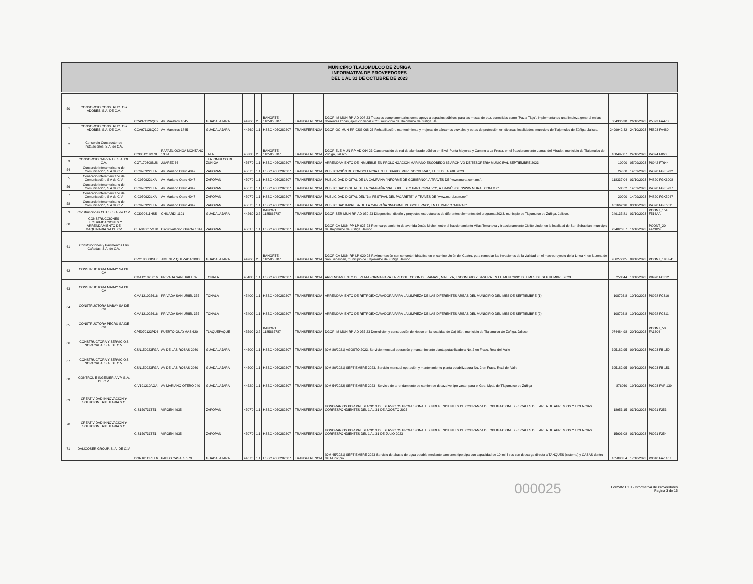MUNICIPIO TLAJOMULCO DE ZÚÑIGA
INFORMATIVA DE PROVEEDORES
DEL 1 AL 31 DE OCTUBRE DE 2023
| 50 | CONSORCIO CONSTRUCTOR ADOBES, S.A. DE C.V. | CCA971126QC9 | Av. Maestros 1845 | GUADALAJARA | 44260 | 2.5 | BANORTE 1185865787 | TRANSFERENCIA | DGOP-IM-MUN-RP-AD-008-23 Trabajos complementarios como apoyo a espacios públicos para las mesas de paz, conocidas como "Paz a Tlajo", implementando una limpieza general en las diferentes zonas, ejercicio fiscal 2023, municipio de Tlajomulco de Zúñiga, Jal | 384336.38 | 26/10/2023 | P5893 FA478 |
| 51 | CONSORCIO CONSTRUCTOR ADOBES, S.A. DE C.V. | CCA971126QC9 | Av. Maestros 1845 | GUADALAJARA | 44260 | 1.1 | HSBC 4050282607 | TRANSFERENCIA | DGOP-OC-MUN-RP-CSS-068-23 Rehabilitación, mantenimiento y mejoras de cárcamos pluviales y obras de protección en diversas localidades, municipio de Tlajomulco de Zúñiga, Jalisco. | 2499942.32 | 24/10/2023 | P5893 FA480 |
| 52 | Consorcio Constructor de Instalaciones, S.A. de C.V. | CCI001219G78 | RAFAEL OCHOA MONTAÑO 138 A | TALA | 45300 | 2.5 | BANORTE 1185865787 | TRANSFERENCIA | DGOP-ELE-MUN-RP-AD-064-23 Conservación de red de alumbrado público en Blvd. Punta Mayorca y Camino a La Presa, en el fraccionamiento Lomas del Mirador, municipio de Tlajomulco de Zúñiga, Jalisco. | 108497.07 | 24/10/2023 | P4324 F060 |
| 53 | CONSORCIO GARZA TZ, S.A. DE C.V. | CGT170308NJ8 | JUAREZ 36 | TLAJOMULCO DE ZUÑIGA | 45670 | 1.1 | HSBC 4050282607 | TRANSFERENCIA | ARRENDAMIENTO DE INMUEBLE EN PROLONGACION MARIANO ESCOBEDO 85 ARCHIVO DE TESORERIA MUNICIPAL SEPTIEMBRE 2023 | 10000 | 05/09/2023 | P8942 FT644 |
| 54 | Consorcio Interamericano de Comunicación, S A de C V | CIC970922LKA | Av. Mariano Otero 4047 | ZAPOPAN | 45070 | 1.1 | HSBC 4050282607 | TRANSFERENCIA | PUBLICACIÓN DE CONDOLENCIA EN EL DIARIO IMPRESO "MURAL", EL 03 DE ABRIL 2023. | 24360 | 14/09/2023 | P4820 FGK5932 |
| 55 | Consorcio Interamericano de Comunicación, S A de C V | CIC970922LKA | Av. Mariano Otero 4047 | ZAPOPAN | 45070 | 1.1 | HSBC 4050282607 | TRANSFERENCIA | PUBLICIDAD DIGITAL DE LA CAMPAÑA "INFORME DE GOBIERNO", A TRAVÉS DE "www.mural.com.mx". | 118337.04 | 03/10/2023 | P4820 FGK6008 |
| 56 | Consorcio Interamericano de Comunicación, S A de C V | CIC970922LKA | Av. Mariano Otero 4047 | ZAPOPAN | 45070 | 1.1 | HSBC 4050282607 | TRANSFERENCIA | PUBLICIDAD DIGITAL DE LA CAMPAÑA "PRESUPUESTO PARTICIPATIVO", A TRAVÉS DE "WWW.MURAL.COM.MX". | 50062 | 14/09/2023 | P4820 FGK5937 |
| 57 | Consorcio Interamericano de Comunicación, S A de C V | CIC970922LKA | Av. Mariano Otero 4047 | ZAPOPAN | 45070 | 1.1 | HSBC 4050282607 | TRANSFERENCIA | PUBLICIDAD DIGITAL DEL "1er FESTIVAL DEL PAJARETE", A TRAVÉS DE "www.mural.com.mx". | 20000 | 14/09/2023 | P4820 FGK5947 |
| 58 | Consorcio Interamericano de Comunicación, S A de C V | CIC970922LKA | Av. Mariano Otero 4047 | ZAPOPAN | 45070 | 1.1 | HSBC 4050282607 | TRANSFERENCIA | PUBLICIDAD IMPRESA DE LA CAMPAÑA "INFORME DE GOBIERNO", EN EL DIARIO "MURAL". | 181662.96 | 03/10/2023 | P4820 FGK6011 |
| 59 | Construcciones CITUS, S.A. de C.V. | CCI020411HS5 | CHILARDI 1191 | GUADALAJARA | 44260 | 2.5 | BANORTE 1185865787 | TRANSFERENCIA | DGOP-SER-MUN-RP-AD-059-23 Diagnóstico, diseño y proyectos estructurales de diferentes elementos del programa 2023, municipio de Tlajomulco de Zúñiga, Jalisco. | 249135.81 | 03/10/2023 | PCONT_154 F514AA |
| 60 | CONSTRUCCIONES ELECTRIFICACIONES Y ARRENDAMIENTO DE MAQUINARIA SA DE CV | CEA010615GT0 | Circunvalacion Oriente 131a | ZAPOPAN | 45010 | 1.1 | HSBC 4050282607 | TRANSFERENCIA | DGOP-CA-MUN-PP-LP-027-23 Reencarpetamiento de avenida Jesús Michel, entre el fraccionamiento Villas Terranova y fraccionamiento Cielito Lindo, en la localidad de San Sebastián, municipio de Tlajomulco de Zúñiga, Jalisco. | 2340263.7 | 16/10/2023 | PCONT_20 FFC029 |
| 61 | Construcciones y Pavimentos Las Cañadas, S.A. de C.V. | CPC180508SH0 | JIMENEZ QUEZADA 2880 | GUADALAJARA | 44960 | 2.5 | BANORTE 1185865787 | TRANSFERENCIA | DGOP-CA-MUN-RP-LP-020-23 Pavimentación con concreto hidráulico en el camino Unión del Cuatro, para remediar las invasiones de la vialidad en el macroproyecto de la Linea 4, en la zona de San Sebastián, municipio de Tlajomulco de Zúñiga, Jalisco. | 956272.85 | 09/10/2023 | PCONT_193 F41 |
| 62 | CONSTRUCTORA MABAY SA DE CV | CMA121025616 | PRIVADA SAN URIEL 375 | TONALA | 45400 | 1.1 | HSBC 4050282607 | TRANSFERENCIA | ARRENDAMIENTO DE PLATAFORMA PARA LA RECOLECCION DE RAMAS , MALEZA, ESCOMBRO Y BASURA EN EL MUNICIPIO DEL MES DE SEPTIEMBRE 2023 | 253344 | 10/10/2023 | P8928 FC312 |
| 63 | CONSTRUCTORA MABAY SA DE CV | CMA121025616 | PRIVADA SAN URIEL 375 | TONALA | 45400 | 1.1 | HSBC 4050282607 | TRANSFERENCIA | ARRENDAMIENTO DE RETROEXCAVADORA PARA LA LIMPIEZA DE LAS DIFERENTES AREAS DEL MUNICIPIO DEL MES DE SEPTIEMBRE (1) | 108726.8 | 10/10/2023 | P8928 FC310 |
| 64 | CONSTRUCTORA MABAY SA DE CV | CMA121025616 | PRIVADA SAN URIEL 375 | TONALA | 45400 | 1.1 | HSBC 4050282607 | TRANSFERENCIA | ARRENDAMIENTO DE RETROEXCAVADORA PARA LA LIMPIEZA DE LAS DIFERENTES AREAS DEL MUNICIPIO DEL MES DE SEPTIEMBRE (2) | 108726.8 | 10/10/2023 | P8928 FC311 |
| 65 | CONSTRUCTORA PECRU SA DE CV | CPE070123PD4 | PUERTO GUAYMAS 620 | TLAQUEPAQUE | 45590 | 2.5 | BANORTE 1185865787 | TRANSFERENCIA | DGOP-IM-MUN-RP-AD-055-23 Demolición y construcción de kiosco en la localidad de Cajititlán, municipio de Tlajomulco de Zúñiga, Jalisco. | 974484.98 | 20/10/2023 | PCONT_50 FA1604 |
| 66 | CONSTRUCTORA Y SERVICIOS NOVACREA, S.A. DE C.V. | CSN150923FGA | AV DE LAS ROSAS 2930 | GUADALAJARA | 44500 | 1.1 | HSBC 4050282607 | TRANSFERENCIA | (OM-80/2021) AGOSTO 2023, Servicio mensual operación y mantenimiento planta potabilizadora No. 2 en Fracc. Real del Valle | 395182.95 | 09/10/2023 | P9293 FB 150 |
| 67 | CONSTRUCTORA Y SERVICIOS NOVACREA, S.A. DE C.V. | CSN150923FGA | AV DE LAS ROSAS 2930 | GUADALAJARA | 44500 | 1.1 | HSBC 4050282607 | TRANSFERENCIA | (OM-80/2021) SEPTIEMBRE 2023, Servicio mensual operación y mantenimiento planta potabilizadora No. 2 en Fracc. Real del Valle | 395182.95 | 09/10/2023 | P9293 FB 151 |
| 68 | CONTROL E INGENIERIA VP, S.A. DE C.V. | CIV191210AGA | AV MARIANO OTERO 940 | GUADALAJARA | 44520 | 1.1 | HSBC 4050282607 | TRANSFERENCIA | (OM-54/2022) SEPTIEMBRE 2023--Servicio de arrendamiento de camión de desazolve tipo vactor para el Gob. Mpal. de Tlajomulco de Zúñiga | 876960 | 19/10/2023 | P9203 FVP 139 |
| 69 | CREATIVIDAD INNOVACION Y SOLUCION TRIBUTARIA S.C | CIS150731TE1 | VIRGEN 4935 | ZAPOPAN | 45070 | 1.1 | HSBC 4050282607 | TRANSFERENCIA | HONORARIOS POR PRESTACION DE SERVICIOS PROFESIONALES INDEPENDIENTES DE COBRANZA DE OBLIGACIONES FISCALES DEL AREA DE APREMIOS Y LICENCIAS CORRESPONDIENTES DEL 1 AL 31 DE AGOSTO 2023 | 18953.15 | 03/10/2023 | P8021 F253 |
| 70 | CREATIVIDAD INNOVACION Y SOLUCION TRIBUTARIA S.C | CIS150731TE1 | VIRGEN 4935 | ZAPOPAN | 45070 | 1.1 | HSBC 4050282607 | TRANSFERENCIA | HONORARIOS POR PRESTACION DE SERVICIOS PROFESIONALES INDEPENDIENTES DE COBRANZA DE OBLIGACIONES FISCALES DEL AREA DE APREMIOS Y LICENCIAS CORRESPONDIENTES DEL 1 AL 31 DE JULIO 2023 | 15903.08 | 03/10/2023 | P8021 F254 |
| 71 | DALICOSER GROUP, S,.A. DE C.V. | DGR161117TE6 | PABLO CASALS 579 | GUADALAJARA | 44670 | 1.1 | HSBC 4050282607 | TRANSFERENCIA | (OM-45/2021) SEPTIEMBRE 2023 Servicio de abasto de agua potable mediante camiones tipo pipa con capacidad de 10 mil litros con descarga directa a TANQUES (cisterna) y CASAS dentro del Municipio | 1658933.4 | 17/10/2023 | P9040 FA-1167 |
000025
Formato F10 - Informativa de Proveedores
Pagina 3 de 16